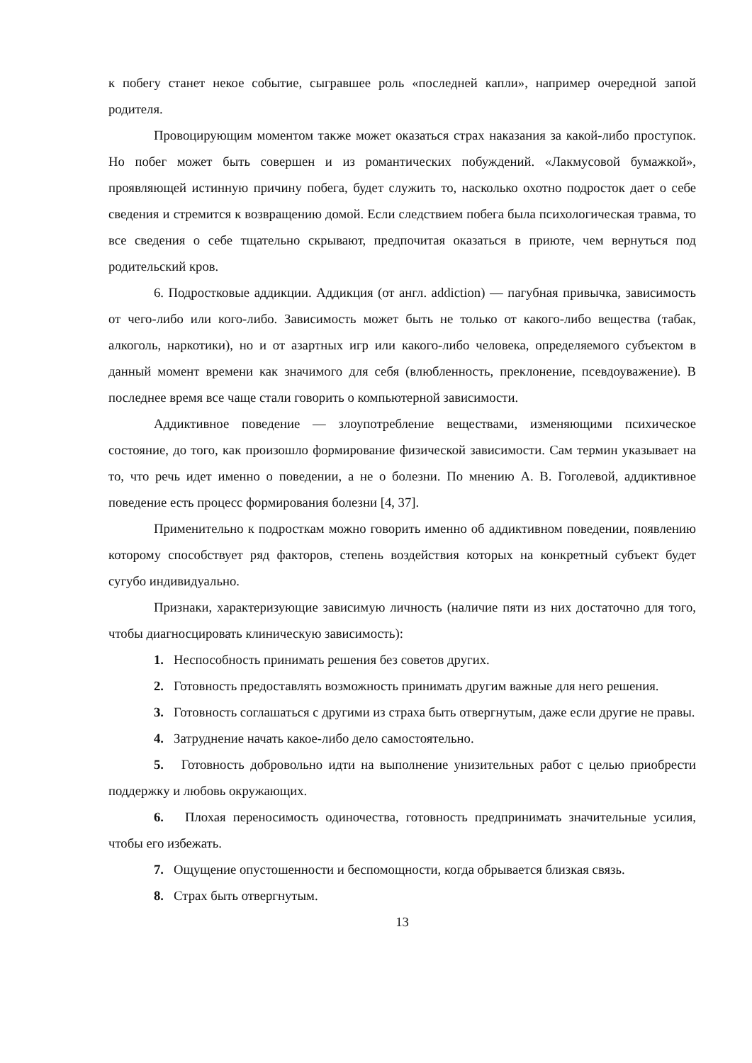к побегу станет некое событие, сыгравшее роль «последней капли», например очередной запой родителя.
Провоцирующим моментом также может оказаться страх наказания за какой-либо проступок. Но побег может быть совершен и из романтических побуждений. «Лакмусовой бумажкой», проявляющей истинную причину побега, будет служить то, насколько охотно подросток дает о себе сведения и стремится к возвращению домой. Если следствием побега была психологическая травма, то все сведения о себе тщательно скрывают, предпочитая оказаться в приюте, чем вернуться под родительский кров.
6. Подростковые аддикции. Аддикция (от англ. addiction) — пагубная привычка, зависимость от чего-либо или кого-либо. Зависимость может быть не только от какого-либо вещества (табак, алкоголь, наркотики), но и от азартных игр или какого-либо человека, определяемого субъектом в данный момент времени как значимого для себя (влюбленность, преклонение, псевдоуважение). В последнее время все чаще стали говорить о компьютерной зависимости.
Аддиктивное поведение — злоупотребление веществами, изменяющими психическое состояние, до того, как произошло формирование физической зависимости. Сам термин указывает на то, что речь идет именно о поведении, а не о болезни. По мнению А. В. Гоголевой, аддиктивное поведение есть процесс формирования болезни [4, 37].
Применительно к подросткам можно говорить именно об аддиктивном поведении, появлению которому способствует ряд факторов, степень воздействия которых на конкретный субъект будет сугубо индивидуально.
Признаки, характеризующие зависимую личность (наличие пяти из них достаточно для того, чтобы диагносцировать клиническую зависимость):
1. Неспособность принимать решения без советов других.
2. Готовность предоставлять возможность принимать другим важные для него решения.
3. Готовность соглашаться с другими из страха быть отвергнутым, даже если другие не правы.
4. Затруднение начать какое-либо дело самостоятельно.
5. Готовность добровольно идти на выполнение унизительных работ с целью приобрести поддержку и любовь окружающих.
6. Плохая переносимость одиночества, готовность предпринимать значительные усилия, чтобы его избежать.
7. Ощущение опустошенности и беспомощности, когда обрывается близкая связь.
8. Страх быть отвергнутым.
13